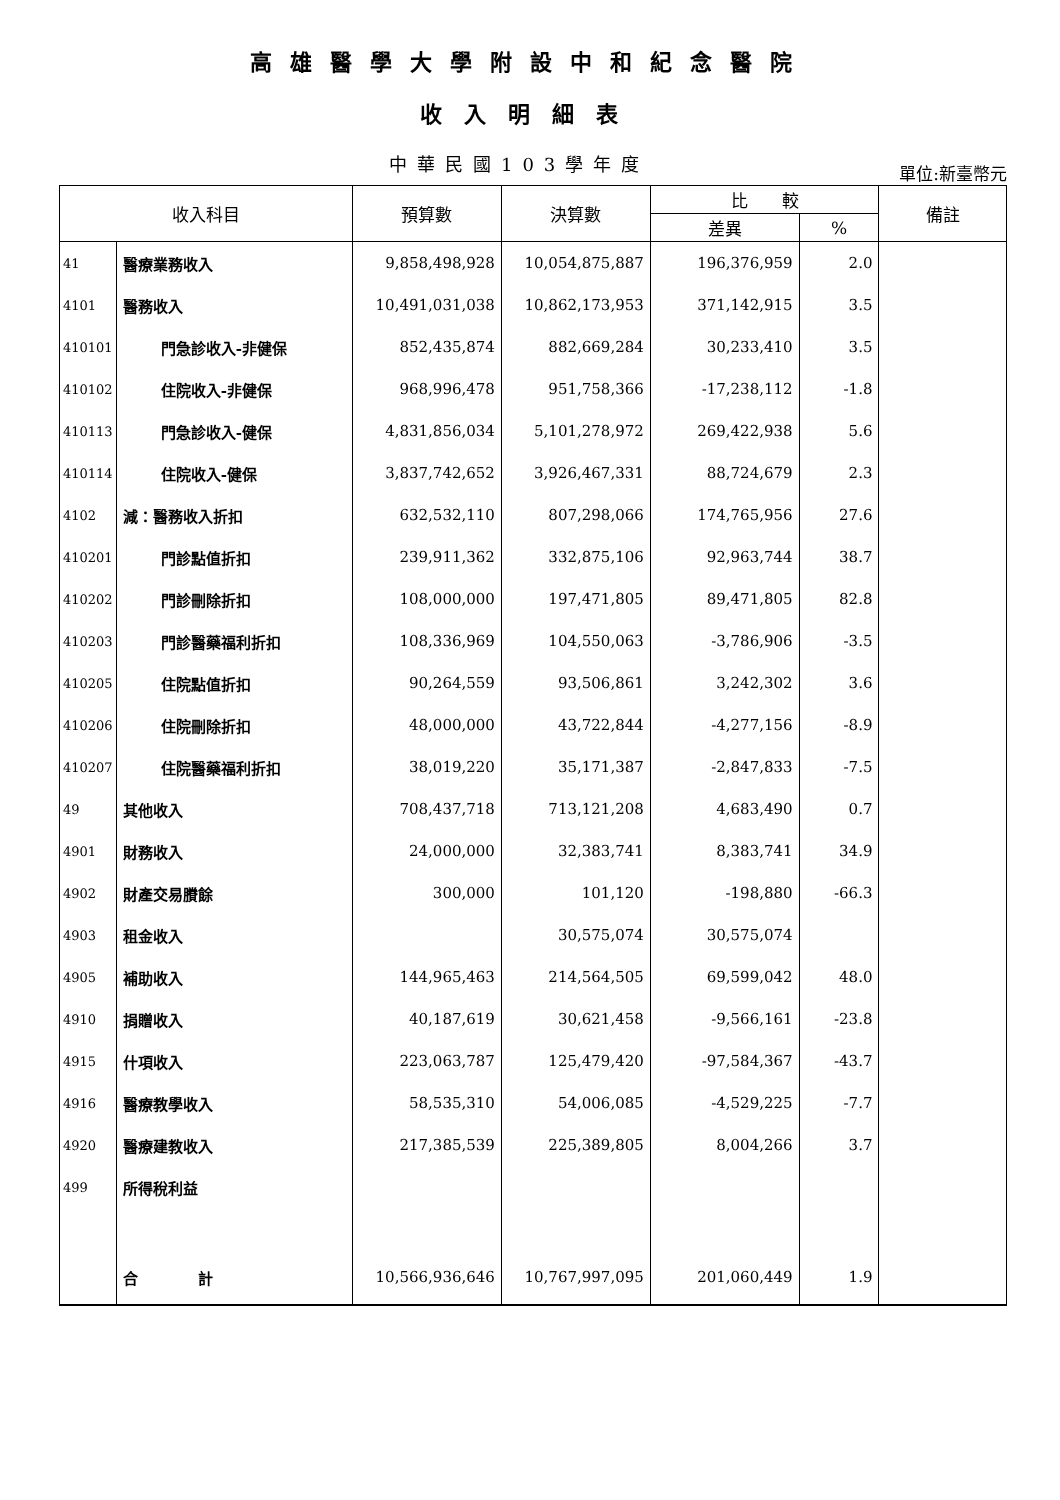高雄醫學大學附設中和紀念醫院
收入明細表
中華民國103學年度
單位:新臺幣元
| 收入科目 | | 預算數 | 決算數 | 比 較 | | 備註 |
| --- | --- | --- | --- | --- | --- | --- |
| | | | | 差異 | % | |
| 41 | 醫療業務收入 | 9,858,498,928 | 10,054,875,887 | 196,376,959 | 2.0 | |
| 4101 | 醫務收入 | 10,491,031,038 | 10,862,173,953 | 371,142,915 | 3.5 | |
| 410101 | 門急診收入-非健保 | 852,435,874 | 882,669,284 | 30,233,410 | 3.5 | |
| 410102 | 住院收入-非健保 | 968,996,478 | 951,758,366 | -17,238,112 | -1.8 | |
| 410113 | 門急診收入-健保 | 4,831,856,034 | 5,101,278,972 | 269,422,938 | 5.6 | |
| 410114 | 住院收入-健保 | 3,837,742,652 | 3,926,467,331 | 88,724,679 | 2.3 | |
| 4102 | 減：醫務收入折扣 | 632,532,110 | 807,298,066 | 174,765,956 | 27.6 | |
| 410201 | 門診點值折扣 | 239,911,362 | 332,875,106 | 92,963,744 | 38.7 | |
| 410202 | 門診刪除折扣 | 108,000,000 | 197,471,805 | 89,471,805 | 82.8 | |
| 410203 | 門診醫藥福利折扣 | 108,336,969 | 104,550,063 | -3,786,906 | -3.5 | |
| 410205 | 住院點值折扣 | 90,264,559 | 93,506,861 | 3,242,302 | 3.6 | |
| 410206 | 住院刪除折扣 | 48,000,000 | 43,722,844 | -4,277,156 | -8.9 | |
| 410207 | 住院醫藥福利折扣 | 38,019,220 | 35,171,387 | -2,847,833 | -7.5 | |
| 49 | 其他收入 | 708,437,718 | 713,121,208 | 4,683,490 | 0.7 | |
| 4901 | 財務收入 | 24,000,000 | 32,383,741 | 8,383,741 | 34.9 | |
| 4902 | 財產交易賸餘 | 300,000 | 101,120 | -198,880 | -66.3 | |
| 4903 | 租金收入 | | 30,575,074 | 30,575,074 | | |
| 4905 | 補助收入 | 144,965,463 | 214,564,505 | 69,599,042 | 48.0 | |
| 4910 | 捐贈收入 | 40,187,619 | 30,621,458 | -9,566,161 | -23.8 | |
| 4915 | 什項收入 | 223,063,787 | 125,479,420 | -97,584,367 | -43.7 | |
| 4916 | 醫療教學收入 | 58,535,310 | 54,006,085 | -4,529,225 | -7.7 | |
| 4920 | 醫療建教收入 | 217,385,539 | 225,389,805 | 8,004,266 | 3.7 | |
| 499 | 所得稅利益 | | | | | |
| | 合 計 | 10,566,936,646 | 10,767,997,095 | 201,060,449 | 1.9 | |